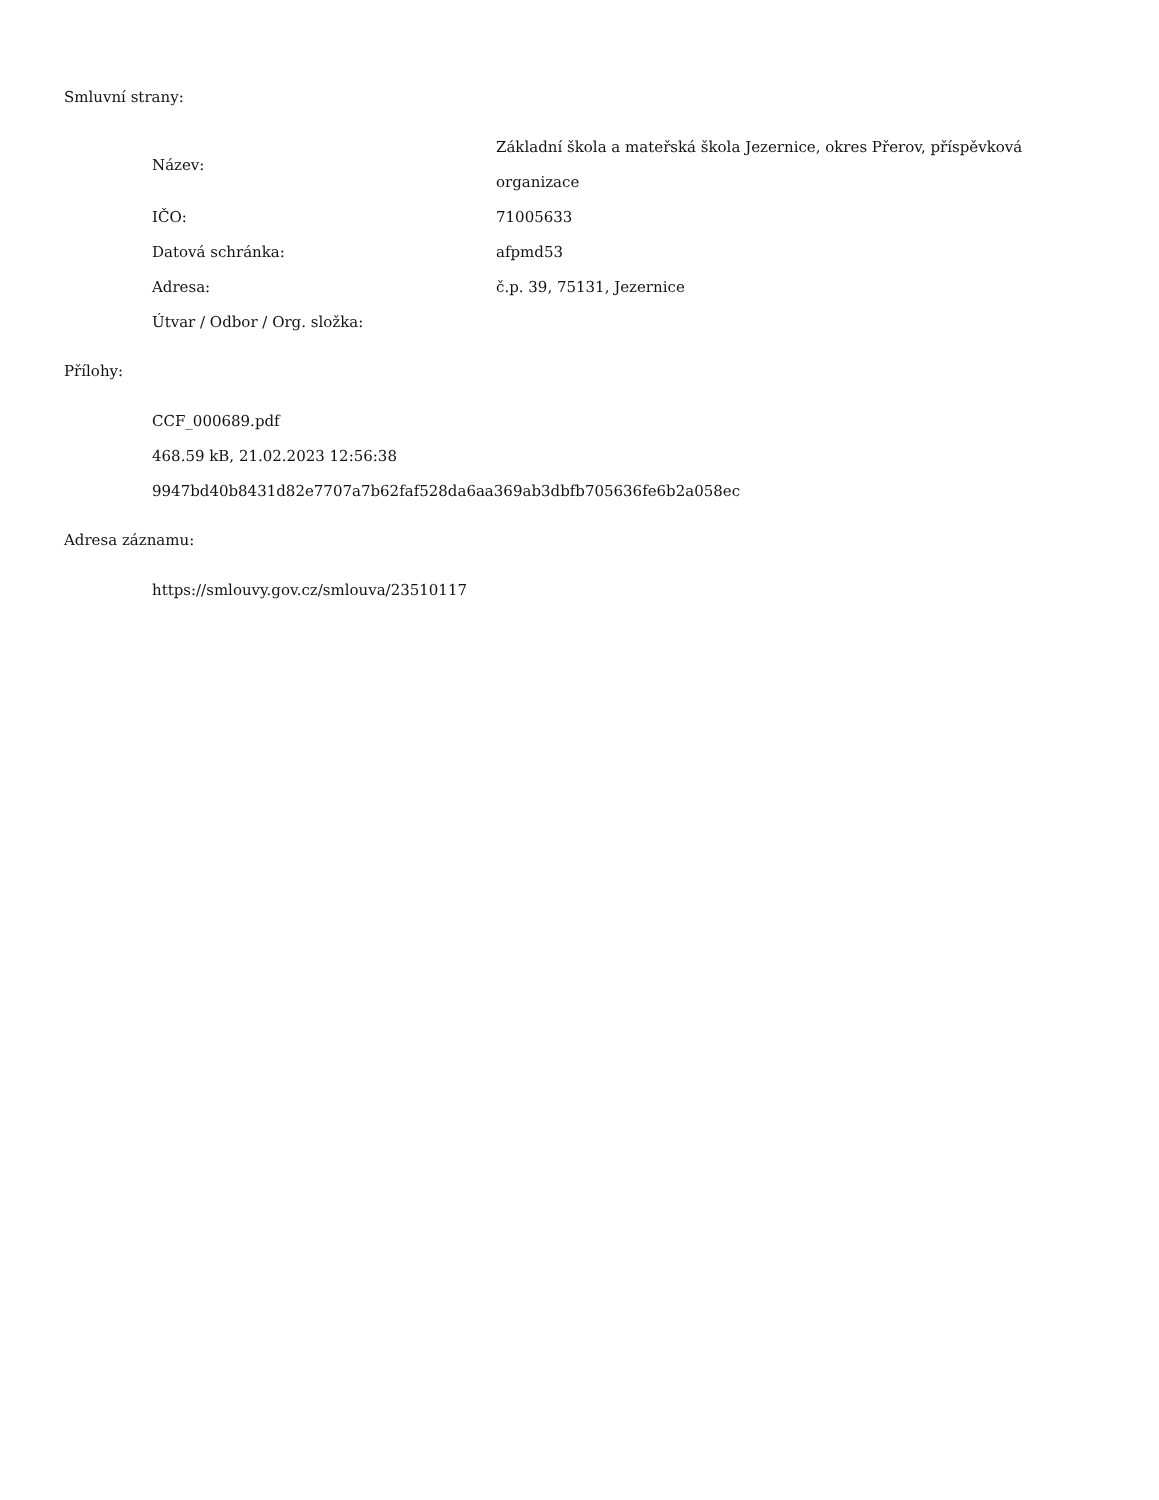Smluvní strany:
| Název: | Základní škola a mateřská škola Jezernice, okres Přerov, příspěvková organizace |
| IČO: | 71005633 |
| Datová schránka: | afpmd53 |
| Adresa: | č.p. 39, 75131, Jezernice |
| Útvar / Odbor / Org. složka: | |
Přílohy:
CCF_000689.pdf
468.59 kB, 21.02.2023 12:56:38
9947bd40b8431d82e7707a7b62faf528da6aa369ab3dbfb705636fe6b2a058ec
Adresa záznamu:
https://smlouvy.gov.cz/smlouva/23510117